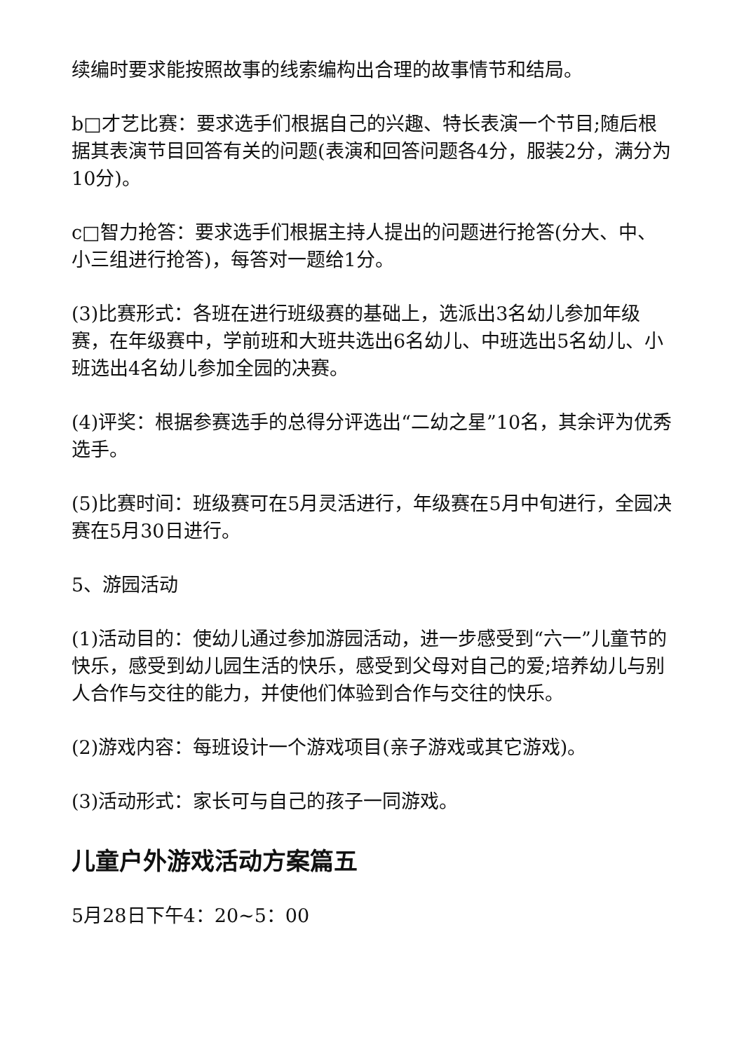续编时要求能按照故事的线索编构出合理的故事情节和结局。
b□才艺比赛：要求选手们根据自己的兴趣、特长表演一个节目;随后根据其表演节目回答有关的问题(表演和回答问题各4分，服装2分，满分为10分)。
c□智力抢答：要求选手们根据主持人提出的问题进行抢答(分大、中、小三组进行抢答)，每答对一题给1分。
(3)比赛形式：各班在进行班级赛的基础上，选派出3名幼儿参加年级赛，在年级赛中，学前班和大班共选出6名幼儿、中班选出5名幼儿、小班选出4名幼儿参加全园的决赛。
(4)评奖：根据参赛选手的总得分评选出“二幼之星”10名，其余评为优秀选手。
(5)比赛时间：班级赛可在5月灵活进行，年级赛在5月中旬进行，全园决赛在5月30日进行。
5、游园活动
(1)活动目的：使幼儿通过参加游园活动，进一步感受到“六一”儿童节的快乐，感受到幼儿园生活的快乐，感受到父母对自己的爱;培养幼儿与别人合作与交往的能力，并使他们体验到合作与交往的快乐。
(2)游戏内容：每班设计一个游戏项目(亲子游戏或其它游戏)。
(3)活动形式：家长可与自己的孩子一同游戏。
儿童户外游戏活动方案篇五
5月28日下午4：20~5：00